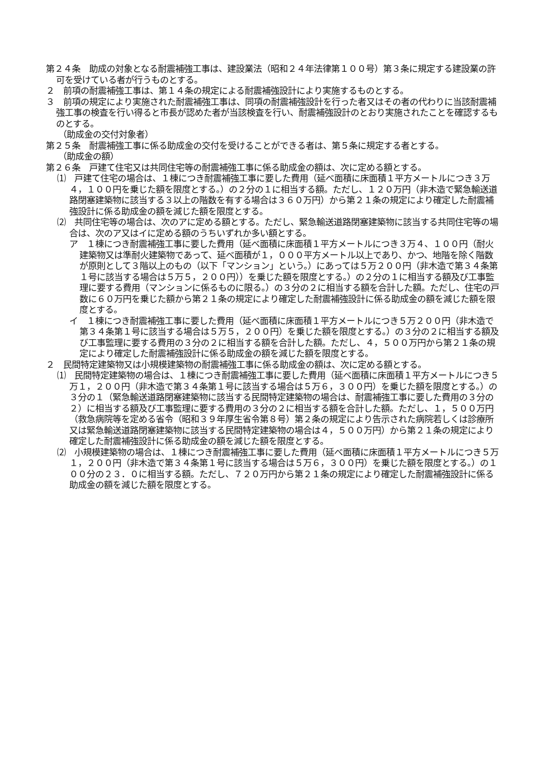第２４条　助成の対象となる耐震補強工事は、建設業法（昭和２４年法律第１００号）第３条に規定する建設業の許可を受けている者が行うものとする。
２　前項の耐震補強工事は、第１４条の規定による耐震補強設計により実施するものとする。
３　前項の規定により実施された耐震補強工事は、同項の耐震補強設計を行った者又はその者の代わりに当該耐震補強工事の検査を行い得ると市長が認めた者が当該検査を行い、耐震補強設計のとおり実施されたことを確認するものとする。
（助成金の交付対象者）
第２５条　耐震補強工事に係る助成金の交付を受けることができる者は、第５条に規定する者とする。
（助成金の額）
第２６条　戸建て住宅又は共同住宅等の耐震補強工事に係る助成金の額は、次に定める額とする。
⑴　戸建て住宅の場合は、１棟につき耐震補強工事に要した費用（延べ面積に床面積１平方メートルにつき３万４，１００円を乗じた額を限度とする。）の２分の１に相当する額。ただし、１２０万円（非木造で緊急輸送道路閉塞建築物に該当する３以上の階数を有する場合は３６０万円）から第２１条の規定により確定した耐震補強設計に係る助成金の額を減じた額を限度とする。
⑵　共同住宅等の場合は、次のアに定める額とする。ただし、緊急輸送道路閉塞建築物に該当する共同住宅等の場合は、次のア又はイに定める額のうちいずれか多い額とする。
ア　１棟につき耐震補強工事に要した費用（延べ面積に床面積１平方メートルにつき３万４、１００円（耐火建築物又は準耐火建築物であって、延べ面積が１，０００平方メートル以上であり、かつ、地階を除く階数が原則として３階以上のもの（以下「マンション」という。）にあっては５万２００円（非木造で第３４条第１号に該当する場合は５万５，２００円））を乗じた額を限度とする。）の２分の１に相当する額及び工事監理に要する費用（マンションに係るものに限る。）の３分の２に相当する額を合計した額。ただし、住宅の戸数に６０万円を乗じた額から第２１条の規定により確定した耐震補強設計に係る助成金の額を減じた額を限度とする。
イ　１棟につき耐震補強工事に要した費用（延べ面積に床面積１平方メートルにつき５万２００円（非木造で第３４条第１号に該当する場合は５万５，２００円）を乗じた額を限度とする。）の３分の２に相当する額及び工事監理に要する費用の３分の２に相当する額を合計した額。ただし、４，５００万円から第２１条の規定により確定した耐震補強設計に係る助成金の額を減じた額を限度とする。
２　民間特定建築物又は小規模建築物の耐震補強工事に係る助成金の額は、次に定める額とする。
⑴　民間特定建築物の場合は、１棟につき耐震補強工事に要した費用（延べ面積に床面積１平方メートルにつき５万１，２００円（非木造で第３４条第１号に該当する場合は５万６，３００円）を乗じた額を限度とする。）の３分の１（緊急輸送道路閉塞建築物に該当する民間特定建築物の場合は、耐震補強工事に要した費用の３分の２）に相当する額及び工事監理に要する費用の３分の２に相当する額を合計した額。ただし、１，５００万円（救急病院等を定める省令（昭和３９年厚生省令第８号）第２条の規定により告示された病院若しくは診療所又は緊急輸送道路閉塞建築物に該当する民間特定建築物の場合は４，５００万円）から第２１条の規定により確定した耐震補強設計に係る助成金の額を減じた額を限度とする。
⑵　小規模建築物の場合は、１棟につき耐震補強工事に要した費用（延べ面積に床面積１平方メートルにつき５万１，２００円（非木造で第３４条第１号に該当する場合は５万６，３００円）を乗じた額を限度とする。）の１００分の２３．０に相当する額。ただし、７２０万円から第２１条の規定により確定した耐震補強設計に係る助成金の額を減じた額を限度とする。